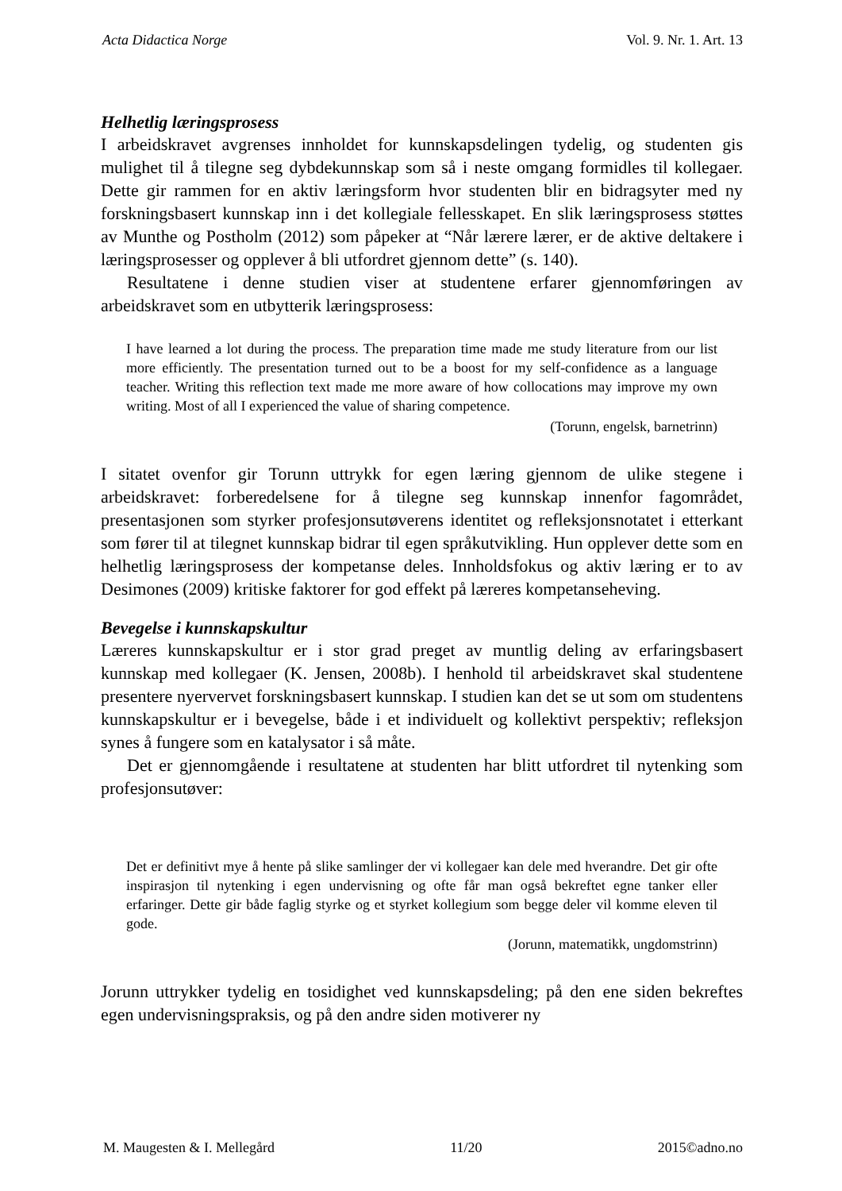Acta Didactica Norge Vol. 9. Nr. 1. Art. 13
Helhetlig læringsprosess
I arbeidskravet avgrenses innholdet for kunnskapsdelingen tydelig, og studenten gis mulighet til å tilegne seg dybdekunnskap som så i neste omgang formidles til kollegaer. Dette gir rammen for en aktiv læringsform hvor studenten blir en bidragsyter med ny forskningsbasert kunnskap inn i det kollegiale fellesskapet. En slik læringsprosess støttes av Munthe og Postholm (2012) som påpeker at “Når lærere lærer, er de aktive deltakere i læringsprosesser og opplever å bli utfordret gjennom dette” (s. 140).
Resultatene i denne studien viser at studentene erfarer gjennomføringen av arbeidskravet som en utbytterik læringsprosess:
I have learned a lot during the process. The preparation time made me study literature from our list more efficiently. The presentation turned out to be a boost for my self-confidence as a language teacher. Writing this reflection text made me more aware of how collocations may improve my own writing. Most of all I experienced the value of sharing competence.
(Torunn, engelsk, barnetrinn)
I sitatet ovenfor gir Torunn uttrykk for egen læring gjennom de ulike stegene i arbeidskravet: forberedelsene for å tilegne seg kunnskap innenfor fagområdet, presentasjonen som styrker profesjonsutøverens identitet og refleksjonsnotatet i etterkant som fører til at tilegnet kunnskap bidrar til egen språkutvikling. Hun opplever dette som en helhetlig læringsprosess der kompetanse deles. Innholdsfokus og aktiv læring er to av Desimones (2009) kritiske faktorer for god effekt på læreres kompetanseheving.
Bevegelse i kunnskapskultur
Læreres kunnskapskultur er i stor grad preget av muntlig deling av erfaringsbasert kunnskap med kollegaer (K. Jensen, 2008b). I henhold til arbeidskravet skal studentene presentere nyervervet forskningsbasert kunnskap. I studien kan det se ut som om studentens kunnskapskultur er i bevegelse, både i et individuelt og kollektivt perspektiv; refleksjon synes å fungere som en katalysator i så måte.
Det er gjennomgående i resultatene at studenten har blitt utfordret til nytenking som profesjonsutøver:
Det er definitivt mye å hente på slike samlinger der vi kollegaer kan dele med hverandre. Det gir ofte inspirasjon til nytenking i egen undervisning og ofte får man også bekreftet egne tanker eller erfaringer. Dette gir både faglig styrke og et styrket kollegium som begge deler vil komme eleven til gode.
(Jorunn, matematikk, ungdomstrinn)
Jorunn uttrykker tydelig en tosidighet ved kunnskapsdeling; på den ene siden bekreftes egen undervisningspraksis, og på den andre siden motiverer ny
M. Maugesten & I. Mellegård 11/20 2015©adno.no